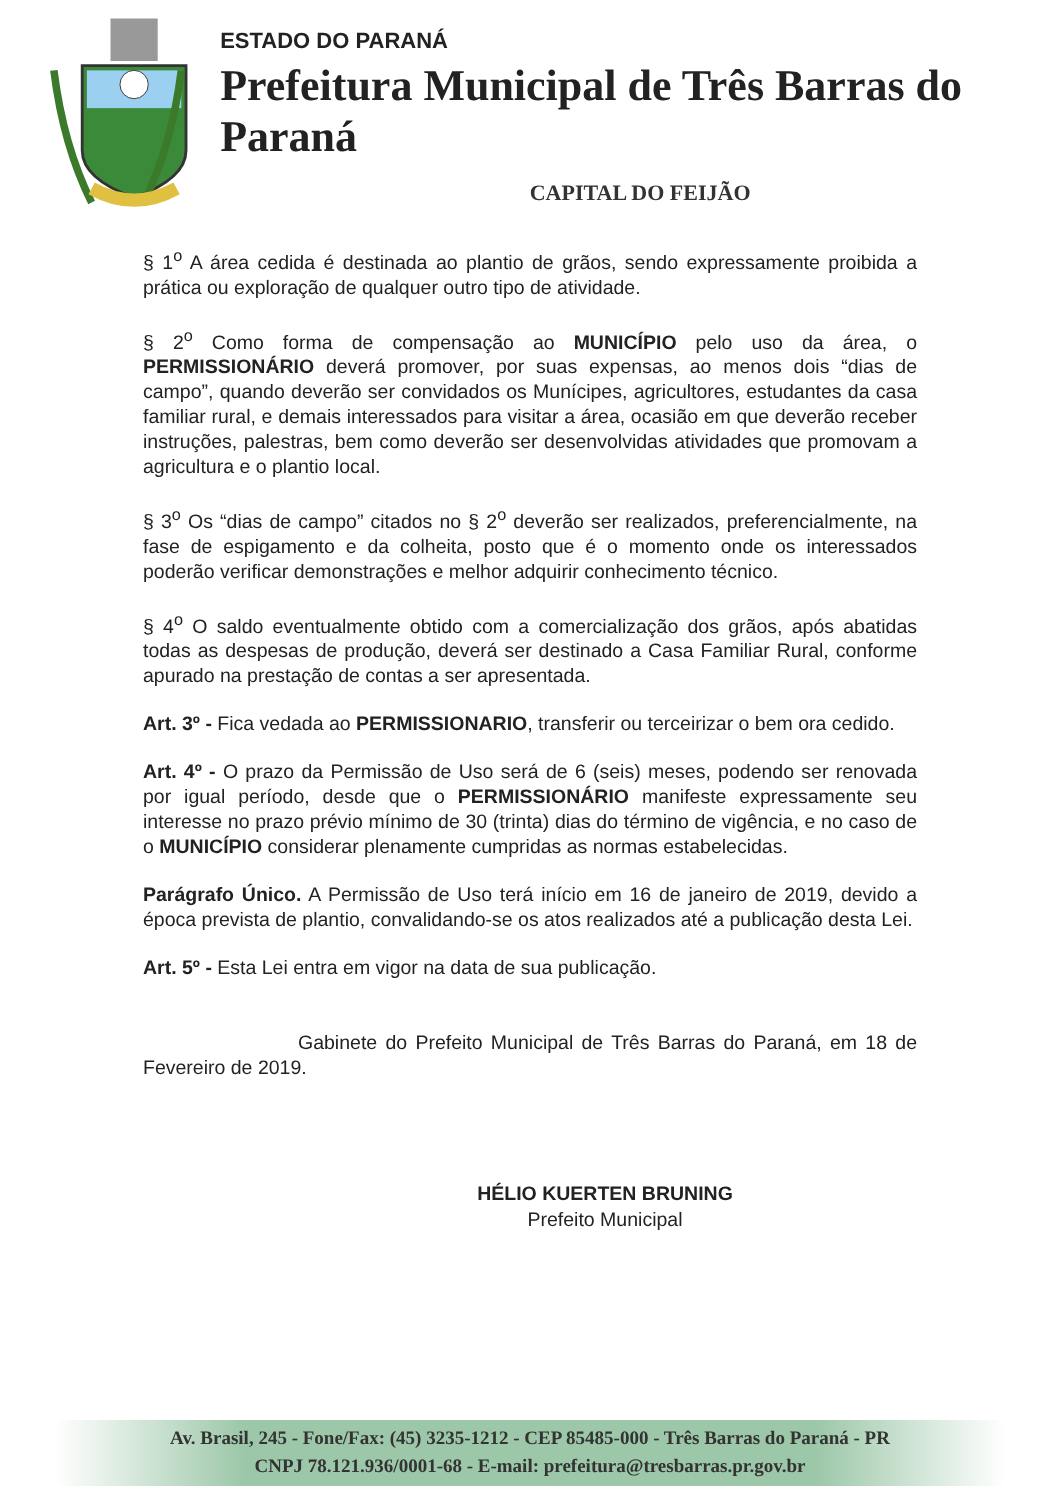ESTADO DO PARANÁ
Prefeitura Municipal de Três Barras do Paraná
CAPITAL DO FEIJÃO
§ 1<sup>o</sup> A área cedida é destinada ao plantio de grãos, sendo expressamente proibida a prática ou exploração de qualquer outro tipo de atividade.
§ 2<sup>o</sup> Como forma de compensação ao MUNICÍPIO pelo uso da área, o PERMISSIONÁRIO deverá promover, por suas expensas, ao menos dois “dias de campo”, quando deverão ser convidados os Munícipes, agricultores, estudantes da casa familiar rural, e demais interessados para visitar a área, ocasião em que deverão receber instruções, palestras, bem como deverão ser desenvolvidas atividades que promovam a agricultura e o plantio local.
§ 3<sup>o</sup> Os “dias de campo” citados no § 2<sup>o</sup> deverão ser realizados, preferencialmente, na fase de espigamento e da colheita, posto que é o momento onde os interessados poderão verificar demonstrações e melhor adquirir conhecimento técnico.
§ 4<sup>o</sup> O saldo eventualmente obtido com a comercialização dos grãos, após abatidas todas as despesas de produção, deverá ser destinado a Casa Familiar Rural, conforme apurado na prestação de contas a ser apresentada.
Art. 3º - Fica vedada ao PERMISSIONARIO, transferir ou terceirizar o bem ora cedido.
Art. 4º - O prazo da Permissão de Uso será de 6 (seis) meses, podendo ser renovada por igual período, desde que o PERMISSIONÁRIO manifeste expressamente seu interesse no prazo prévio mínimo de 30 (trinta) dias do término de vigência, e no caso de o MUNICÍPIO considerar plenamente cumpridas as normas estabelecidas.
Parágrafo Único. A Permissão de Uso terá início em 16 de janeiro de 2019, devido a época prevista de plantio, convalidando-se os atos realizados até a publicação desta Lei.
Art. 5º - Esta Lei entra em vigor na data de sua publicação.
Gabinete do Prefeito Municipal de Três Barras do Paraná, em 18 de Fevereiro de 2019.
HÉLIO KUERTEN BRUNING
Prefeito Municipal
Av. Brasil, 245 - Fone/Fax: (45) 3235-1212 - CEP 85485-000 - Três Barras do Paraná - PR
CNPJ 78.121.936/0001-68 - E-mail: prefeitura@tresbarras.pr.gov.br